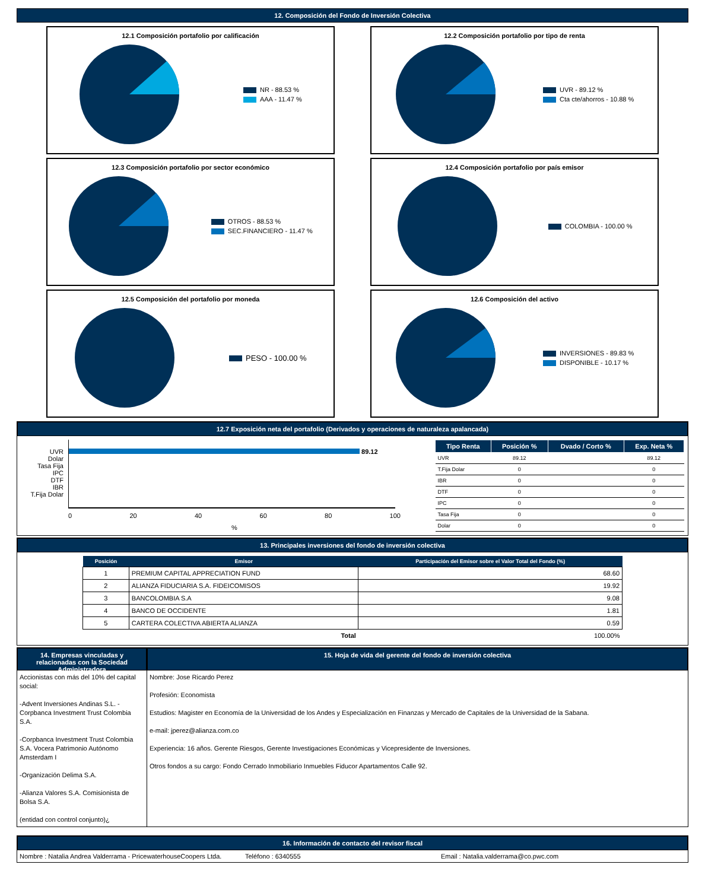12. Composición del Fondo de Inversión Colectiva
12.1 Composición portafolio por calificación
NR - 88.53 %
AAA - 11.47 %
12.2 Composición portafolio por tipo de renta
UVR - 89.12 %
Cta cte/ahorros - 10.88 %
12.3 Composición portafolio por sector económico
OTROS - 88.53 %
SEC.FINANCIERO - 11.47 %
12.4 Composición portafolio por país emisor
COLOMBIA - 100.00 %
12.5 Composición del portafolio por moneda
PESO - 100.00 %
12.6 Composición del activo
INVERSIONES - 89.83 %
DISPONIBLE - 10.17 %
12.7 Exposición neta del portafolio (Derivados y operaciones de naturaleza apalancada)
UVR
Dolar
Tasa Fija
IPC
DTF
IBR
T.Fija Dolar
89.12
0 20 40 60 80 100
%
| Tipo Renta | Posición % | Dvado / Corto % | Exp. Neta % |
| --- | --- | --- | --- |
| UVR | 89.12 | | 89.12 |
| T.Fija Dolar | 0 | | 0 |
| IBR | 0 | | 0 |
| DTF | 0 | | 0 |
| IPC | 0 | | 0 |
| Tasa Fija | 0 | | 0 |
| Dolar | 0 | | 0 |
13. Principales inversiones del fondo de inversión colectiva
| Posición | Emisor | Participación del Emisor sobre el Valor Total del Fondo (%) |
| --- | --- | --- |
| 1 | PREMIUM CAPITAL APPRECIATION FUND | 68.60 |
| 2 | ALIANZA FIDUCIARIA S.A. FIDEICOMISOS | 19.92 |
| 3 | BANCOLOMBIA S.A | 9.08 |
| 4 | BANCO DE OCCIDENTE | 1.81 |
| 5 | CARTERA COLECTIVA ABIERTA ALIANZA | 0.59 |
| | Total | 100.00% |
14. Empresas vinculadas y relacionadas con la Sociedad Administradora
Accionistas con más del 10% del capital social:
-Advent Inversiones Andinas S.L. - Corpbanca Investment Trust Colombia S.A.
-Corpbanca Investment Trust Colombia S.A. Vocera Patrimonio Autónomo Amsterdam I
-Organización Delima S.A.
-Alianza Valores S.A. Comisionista de Bolsa S.A.
(entidad con control conjunto)¿
15. Hoja de vida del gerente del fondo de inversión colectiva
Nombre: Jose Ricardo Perez
Profesión: Economista
Estudios: Magister en Economía de la Universidad de los Andes y Especialización en Finanzas y Mercado de Capitales de la Universidad de la Sabana.
e-mail: jperez@alianza.com.co
Experiencia: 16 años. Gerente Riesgos, Gerente Investigaciones Económicas y Vicepresidente de Inversiones.
Otros fondos a su cargo: Fondo Cerrado Inmobiliario Inmuebles Fiducor Apartamentos Calle 92.
16. Información de contacto del revisor fiscal
Nombre : Natalia Andrea Valderrama - PricewaterhouseCoopers Ltda. Teléfono : 6340555 Email : Natalia.valderrama@co.pwc.com